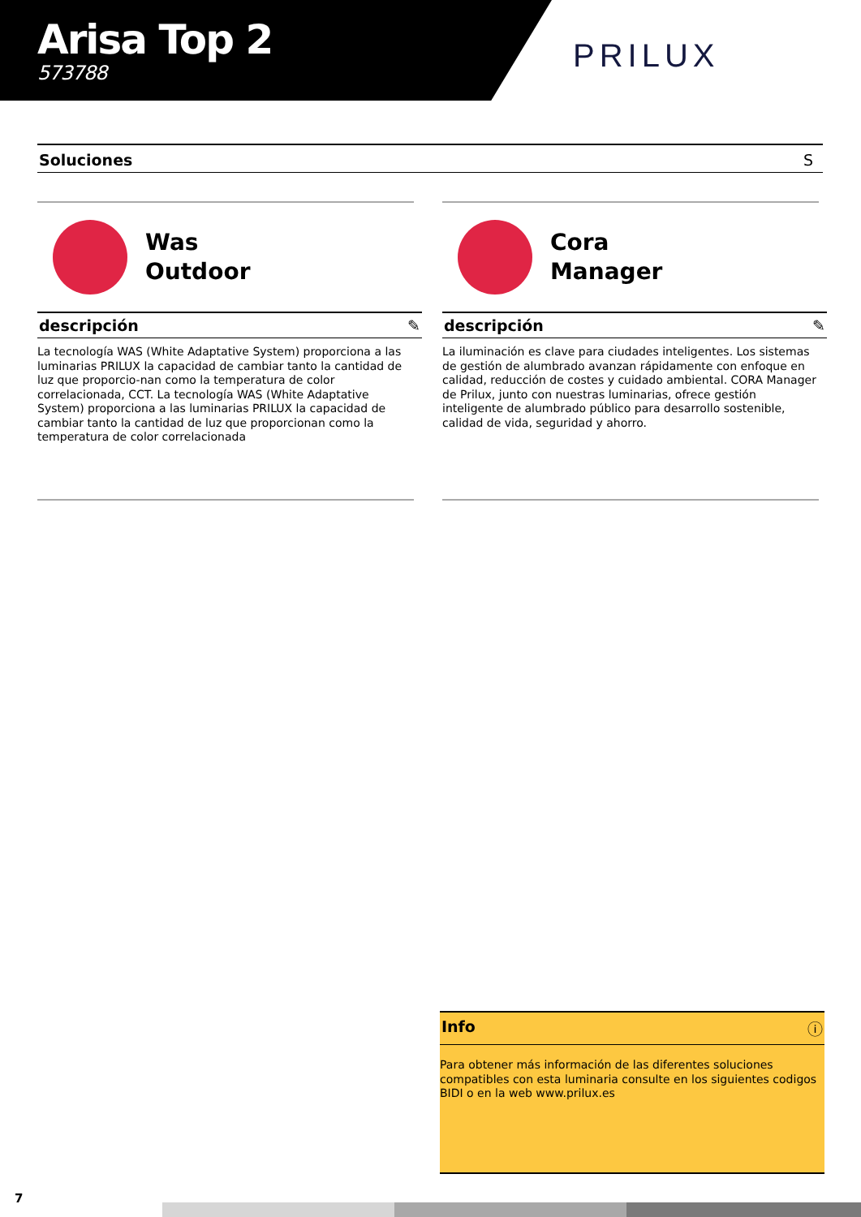Arisa Top 2
573788
PRILUX
Soluciones S
Was
Outdoor
descripción ✎
La tecnología WAS (White Adaptative System) proporciona a las luminarias PRILUX la capacidad de cambiar tanto la cantidad de luz que proporcio-nan como la temperatura de color correlacionada, CCT. La tecnología WAS (White Adaptative System) proporciona a las luminarias PRILUX la capacidad de cambiar tanto la cantidad de luz que proporcionan como la temperatura de color correlacionada
Cora
Manager
descripción ✎
La iluminación es clave para ciudades inteligentes. Los sistemas de gestión de alumbrado avanzan rápidamente con enfoque en calidad, reducción de costes y cuidado ambiental. CORA Manager de Prilux, junto con nuestras luminarias, ofrece gestión inteligente de alumbrado público para desarrollo sostenible, calidad de vida, seguridad y ahorro.
Info ⓘ
Para obtener más información de las diferentes soluciones compatibles con esta luminaria consulte en los siguientes codigos BIDI o en la web www.prilux.es
7